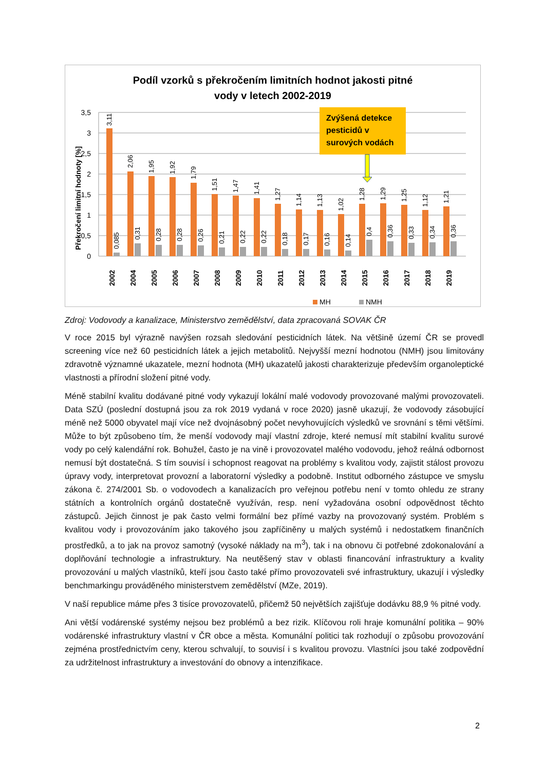Podíl vzorků s překročením limitních hodnot jakosti pitné
vody v letech 2002-2019
Překročení limitní hodnoty [%]
0
0,5
1
1,5
2
2,5
3
3,5
3,11
2,06
1,95
1,92
1,79
1,51
1,47
1,41
1,27
1,14
1,13
1,02
1,28
1,29
1,25
1,12
1,21
0,085
0,31
0,28
0,28
0,26
0,21
0,22
0,22
0,18
0,17
0,16
0,14
0,4
0,36
0,33
0,34
0,36
2002
2004
2005
2006
2007
2008
2009
2010
2011
2012
2013
2014
2015
2016
2017
2018
2019
MH
NMH
Zvýšená detekce
pesticidů v
surových vodách
Zdroj: Vodovody a kanalizace, Ministerstvo zemědělství, data zpracovaná SOVAK ČR
V roce 2015 byl výrazně navýšen rozsah sledování pesticidních látek. Na většině území ČR se provedl screening více než 60 pesticidních látek a jejich metabolitů. Nejvyšší mezní hodnotou (NMH) jsou limitovány zdravotně významné ukazatele, mezní hodnota (MH) ukazatelů jakosti charakterizuje především organoleptické vlastnosti a přírodní složení pitné vody.
Méně stabilní kvalitu dodávané pitné vody vykazují lokální malé vodovody provozované malými provozovateli. Data SZÚ (poslední dostupná jsou za rok 2019 vydaná v roce 2020) jasně ukazují, že vodovody zásobující méně než 5000 obyvatel mají více než dvojnásobný počet nevyhovujících výsledků ve srovnání s těmi většími. Může to být způsobeno tím, že menší vodovody mají vlastní zdroje, které nemusí mít stabilní kvalitu surové vody po celý kalendářní rok. Bohužel, často je na vině i provozovatel malého vodovodu, jehož reálná odbornost nemusí být dostatečná. S tím souvisí i schopnost reagovat na problémy s kvalitou vody, zajistit stálost provozu úpravy vody, interpretovat provozní a laboratorní výsledky a podobně. Institut odborného zástupce ve smyslu zákona č. 274/2001 Sb. o vodovodech a kanalizacích pro veřejnou potřebu není v tomto ohledu ze strany státních a kontrolních orgánů dostatečně využíván, resp. není vyžadována osobní odpovědnost těchto zástupců. Jejich činnost je pak často velmi formální bez přímé vazby na provozovaný systém. Problém s kvalitou vody i provozováním jako takového jsou zapříčiněny u malých systémů i nedostatkem finančních prostředků, a to jak na provoz samotný (vysoké náklady na m<sup>3</sup>), tak i na obnovu či potřebné zdokonalování a doplňování technologie a infrastruktury. Na neutěšený stav v oblasti financování infrastruktury a kvality provozování u malých vlastníků, kteří jsou často také přímo provozovateli své infrastruktury, ukazují i výsledky benchmarkingu prováděného ministerstvem zemědělství (MZe, 2019).
V naší republice máme přes 3 tisíce provozovatelů, přičemž 50 největších zajišťuje dodávku 88,9 % pitné vody.
Ani větší vodárenské systémy nejsou bez problémů a bez rizik. Klíčovou roli hraje komunální politika – 90% vodárenské infrastruktury vlastní v ČR obce a města. Komunální politici tak rozhodují o způsobu provozování zejména prostřednictvím ceny, kterou schvalují, to souvisí i s kvalitou provozu. Vlastníci jsou také zodpovědní za udržitelnost infrastruktury a investování do obnovy a intenzifikace.
2